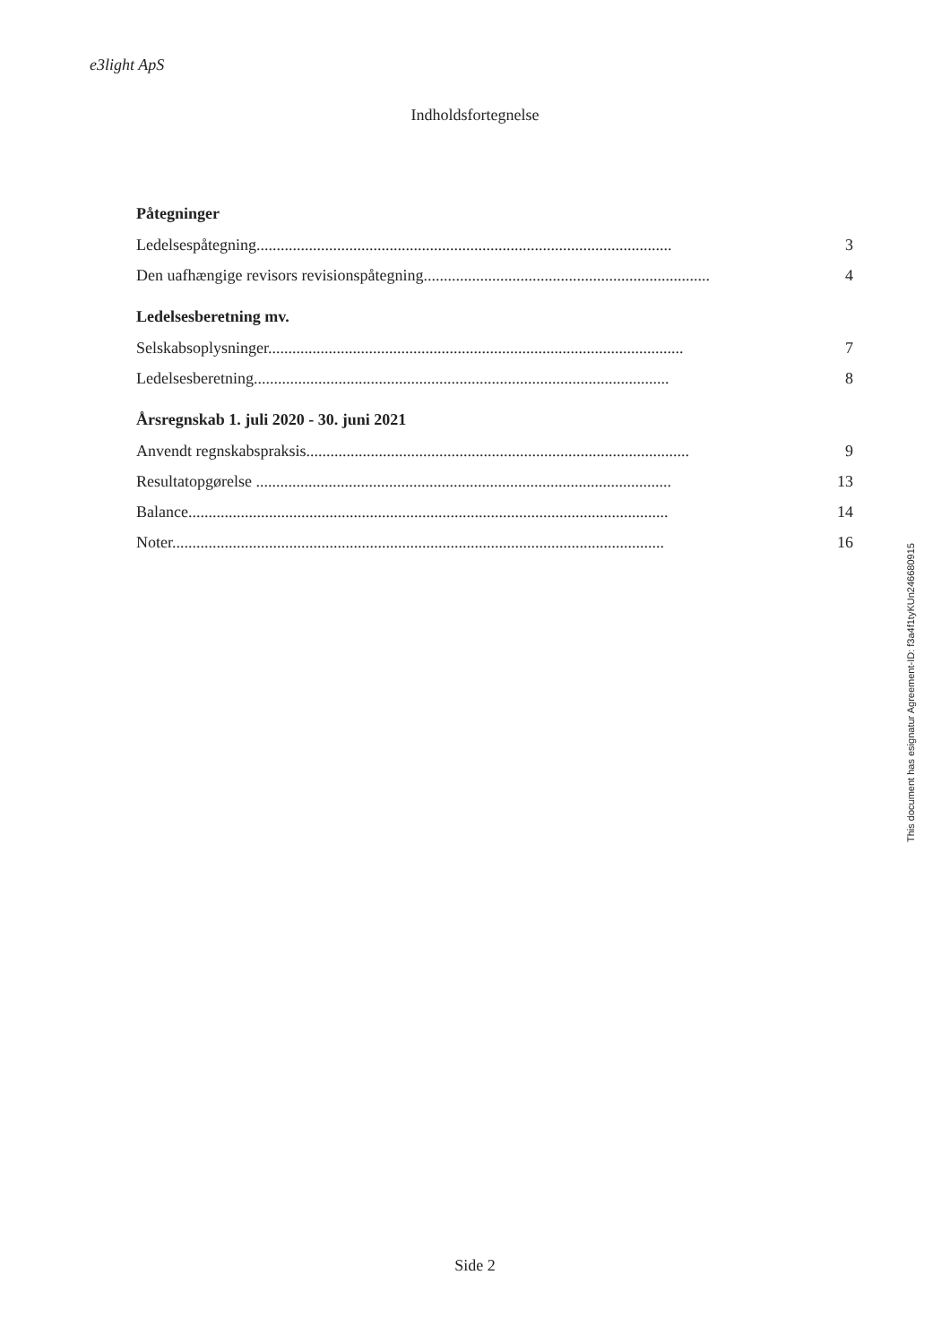e3light ApS
Indholdsfortegnelse
Påtegninger
Ledelsespåtegning....................................................................................................... 3
Den uafhængige revisors revisionspåtegning....................................................................... 4
Ledelsesberetning mv.
Selskabsoplysninger....................................................................................................... 7
Ledelsesberetning....................................................................................................... 8
Årsregnskab 1. juli 2020 - 30. juni 2021
Anvendt regnskabspraksis............................................................................................... 9
Resultatopgørelse ....................................................................................................... 13
Balance....................................................................................................................... 14
Noter.......................................................................................................................... 16
This document has esignatur Agreement-ID: f3a4f1tyKUn246680915
Side 2